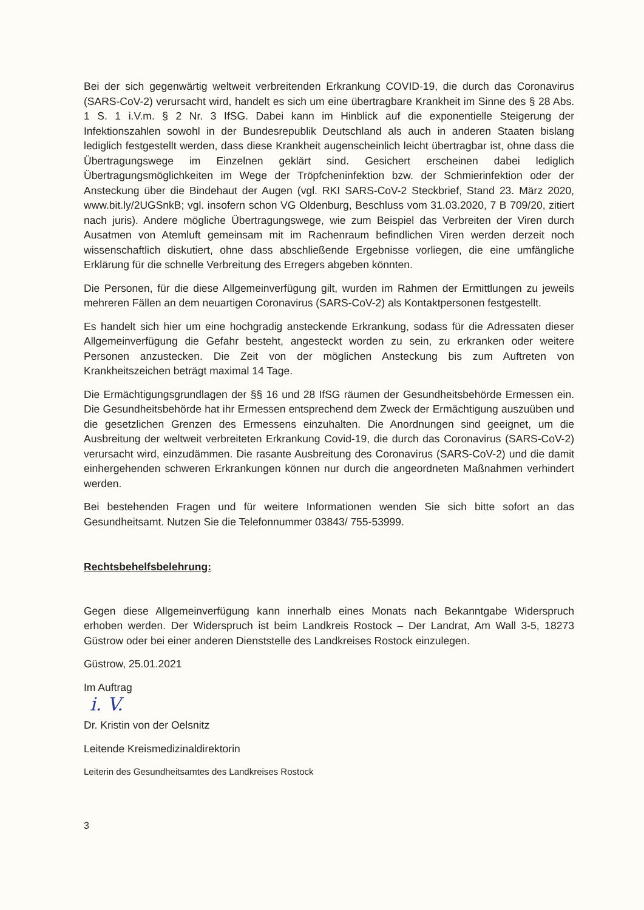Bei der sich gegenwärtig weltweit verbreitenden Erkrankung COVID-19, die durch das Coronavirus (SARS-CoV-2) verursacht wird, handelt es sich um eine übertragbare Krankheit im Sinne des § 28 Abs. 1 S. 1 i.V.m. § 2 Nr. 3 IfSG. Dabei kann im Hinblick auf die exponentielle Steigerung der Infektionszahlen sowohl in der Bundesrepublik Deutschland als auch in anderen Staaten bislang lediglich festgestellt werden, dass diese Krankheit augenscheinlich leicht übertragbar ist, ohne dass die Übertragungswege im Einzelnen geklärt sind. Gesichert erscheinen dabei lediglich Übertragungsmöglichkeiten im Wege der Tröpfcheninfektion bzw. der Schmierinfektion oder der Ansteckung über die Bindehaut der Augen (vgl. RKI SARS-CoV-2 Steckbrief, Stand 23. März 2020, www.bit.ly/2UGSnkB; vgl. insofern schon VG Oldenburg, Beschluss vom 31.03.2020, 7 B 709/20, zitiert nach juris). Andere mögliche Übertragungswege, wie zum Beispiel das Verbreiten der Viren durch Ausatmen von Atemluft gemeinsam mit im Rachenraum befindlichen Viren werden derzeit noch wissenschaftlich diskutiert, ohne dass abschließende Ergebnisse vorliegen, die eine umfängliche Erklärung für die schnelle Verbreitung des Erregers abgeben könnten.
Die Personen, für die diese Allgemeinverfügung gilt, wurden im Rahmen der Ermittlungen zu jeweils mehreren Fällen an dem neuartigen Coronavirus (SARS-CoV-2) als Kontaktpersonen festgestellt.
Es handelt sich hier um eine hochgradig ansteckende Erkrankung, sodass für die Adressaten dieser Allgemeinverfügung die Gefahr besteht, angesteckt worden zu sein, zu erkranken oder weitere Personen anzustecken. Die Zeit von der möglichen Ansteckung bis zum Auftreten von Krankheitszeichen beträgt maximal 14 Tage.
Die Ermächtigungsgrundlagen der §§ 16 und 28 IfSG räumen der Gesundheitsbehörde Ermessen ein. Die Gesundheitsbehörde hat ihr Ermessen entsprechend dem Zweck der Ermächtigung auszuüben und die gesetzlichen Grenzen des Ermessens einzuhalten. Die Anordnungen sind geeignet, um die Ausbreitung der weltweit verbreiteten Erkrankung Covid-19, die durch das Coronavirus (SARS-CoV-2) verursacht wird, einzudämmen. Die rasante Ausbreitung des Coronavirus (SARS-CoV-2) und die damit einhergehenden schweren Erkrankungen können nur durch die angeordneten Maßnahmen verhindert werden.
Bei bestehenden Fragen und für weitere Informationen wenden Sie sich bitte sofort an das Gesundheitsamt. Nutzen Sie die Telefonnummer 03843/ 755-53999.
Rechtsbehelfsbelehrung:
Gegen diese Allgemeinverfügung kann innerhalb eines Monats nach Bekanntgabe Widerspruch erhoben werden. Der Widerspruch ist beim Landkreis Rostock – Der Landrat, Am Wall 3-5, 18273 Güstrow oder bei einer anderen Dienststelle des Landkreises Rostock einzulegen.
Güstrow, 25.01.2021
Im Auftrag
i. V.
Dr. Kristin von der Oelsnitz
Leitende Kreismedizinaldirektorin
Leiterin des Gesundheitsamtes des Landkreises Rostock
3